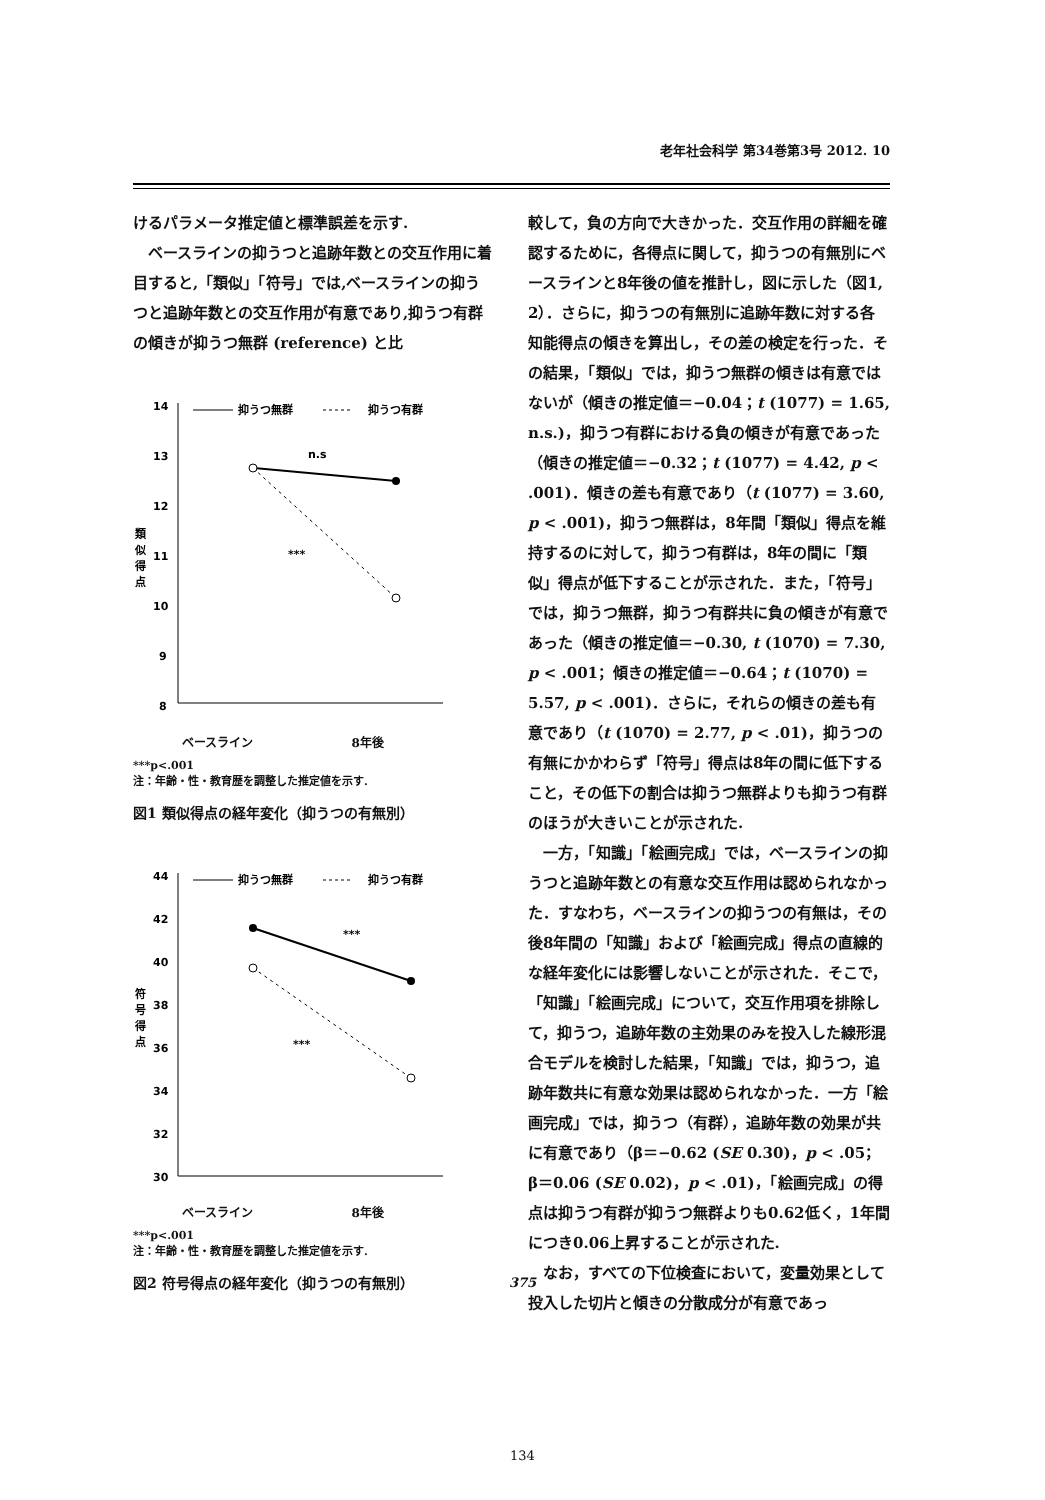老年社会科学 第34巻第3号 2012. 10
けるパラメータ推定値と標準誤差を示す.
ベースラインの抑うつと追跡年数との交互作用に着目すると,「類似」「符号」では,ベースラインの抑うつと追跡年数との交互作用が有意であり,抑うつ有群の傾きが抑うつ無群 (reference) と比
14
13
12
11
10
9
8
類
似
得
点
抑うつ無群
抑うつ有群
n.s
***
ベースライン 8年後
***p<.001
注：年齢・性・教育歴を調整した推定値を示す.
図1 類似得点の経年変化（抑うつの有無別）
44
42
40
38
36
34
32
30
符
号
得
点
抑うつ無群
抑うつ有群
***
***
ベースライン 8年後
***p<.001
注：年齢・性・教育歴を調整した推定値を示す.
図2 符号得点の経年変化（抑うつの有無別）
較して，負の方向で大きかった．交互作用の詳細を確認するために，各得点に関して，抑うつの有無別にベースラインと8年後の値を推計し，図に示した（図1, 2）．さらに，抑うつの有無別に追跡年数に対する各知能得点の傾きを算出し，その差の検定を行った．その結果，「類似」では，抑うつ無群の傾きは有意ではないが（傾きの推定値＝−0.04；t (1077) = 1.65, n.s.)，抑うつ有群における負の傾きが有意であった（傾きの推定値＝−0.32；t (1077) = 4.42, p < .001)．傾きの差も有意であり（t (1077) = 3.60, p < .001)，抑うつ無群は，8年間「類似」得点を維持するのに対して，抑うつ有群は，8年の間に「類似」得点が低下することが示された．また，「符号」では，抑うつ無群，抑うつ有群共に負の傾きが有意であった（傾きの推定値＝−0.30, t (1070) = 7.30, p < .001；傾きの推定値＝−0.64；t (1070) = 5.57, p < .001)．さらに，それらの傾きの差も有意であり（t (1070) = 2.77, p < .01)，抑うつの有無にかかわらず「符号」得点は8年の間に低下すること，その低下の割合は抑うつ無群よりも抑うつ有群のほうが大きいことが示された.
一方，「知識」「絵画完成」では，ベースラインの抑うつと追跡年数との有意な交互作用は認められなかった．すなわち，ベースラインの抑うつの有無は，その後8年間の「知識」および「絵画完成」得点の直線的な経年変化には影響しないことが示された．そこで，「知識」「絵画完成」について，交互作用項を排除して，抑うつ，追跡年数の主効果のみを投入した線形混合モデルを検討した結果，「知識」では，抑うつ，追跡年数共に有意な効果は認められなかった．一方「絵画完成」では，抑うつ（有群），追跡年数の効果が共に有意であり（β＝−0.62 (SE 0.30)，p < .05；β＝0.06 (SE 0.02)，p < .01)，「絵画完成」の得点は抑うつ有群が抑うつ無群よりも0.62低く，1年間につき0.06上昇することが示された.
なお，すべての下位検査において，変量効果として投入した切片と傾きの分散成分が有意であっ
375
134